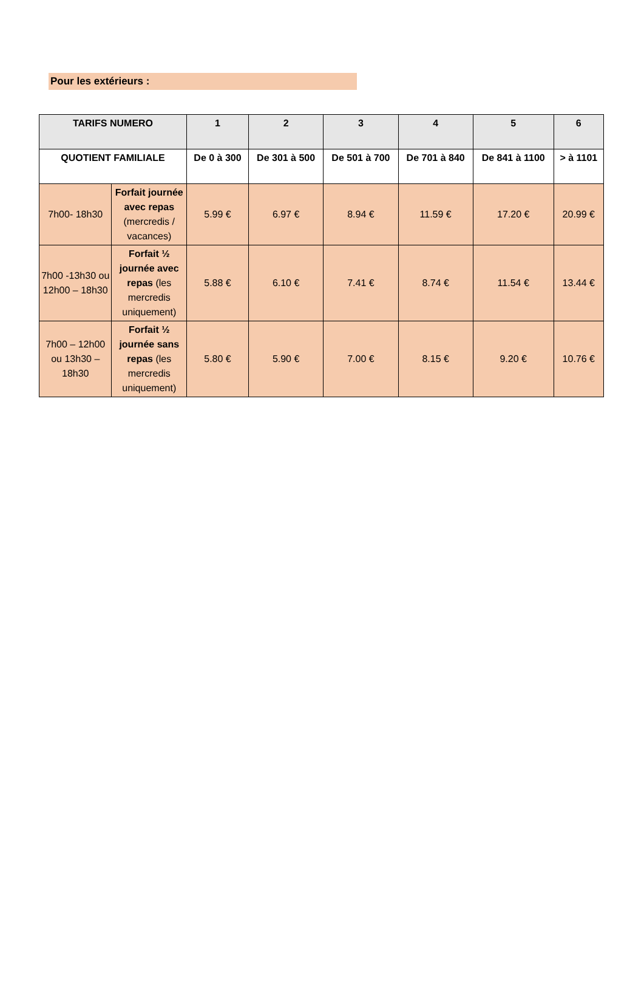Pour les extérieurs :
| TARIFS NUMERO | | 1 | 2 | 3 | 4 | 5 | 6 |
| --- | --- | --- | --- | --- | --- | --- | --- |
| QUOTIENT FAMILIALE | | De 0 à 300 | De 301 à 500 | De 501 à 700 | De 701 à 840 | De 841 à 1100 | > à 1101 |
| 7h00- 18h30 | Forfait journée avec repas (mercredis / vacances) | 5.99 € | 6.97 € | 8.94 € | 11.59 € | 17.20 € | 20.99 € |
| 7h00 -13h30 ou 12h00 – 18h30 | Forfait ½ journée avec repas (les mercredis uniquement) | 5.88 € | 6.10 € | 7.41 € | 8.74 € | 11.54 € | 13.44 € |
| 7h00 – 12h00 ou 13h30 – 18h30 | Forfait ½ journée sans repas (les mercredis uniquement) | 5.80 € | 5.90 € | 7.00 € | 8.15 € | 9.20 € | 10.76 € |